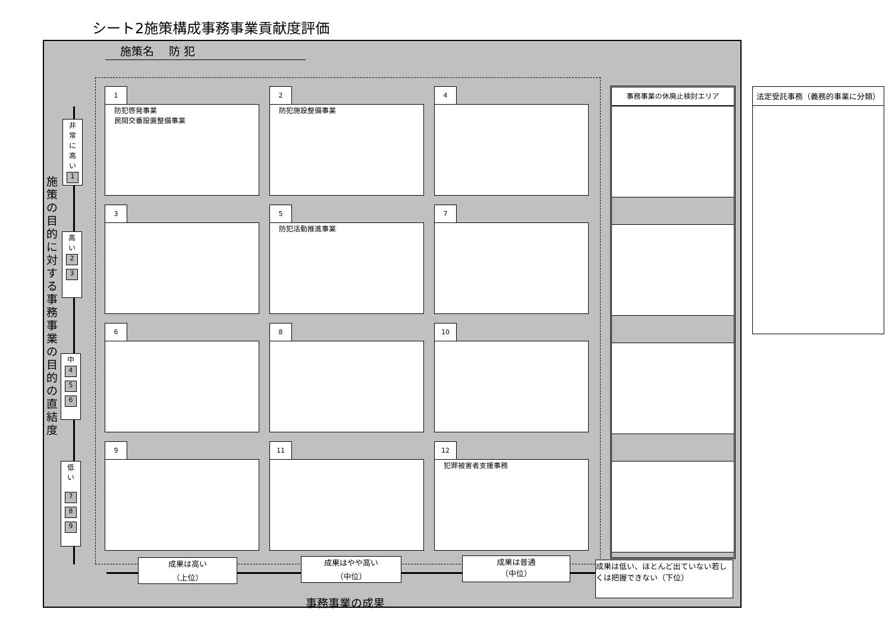シート2施策構成事務事業貢献度評価
施策名　 防 犯
1
防犯啓発事業
民間交番設置整備事業
2
防犯施設整備事業
4
3
5
防犯活動推進事業
7
6
8
10
9
11
12
犯罪被害者支援事務
施策の目的に対する事務事業の目的の直結度
非
常
に
高
い
1
高
い
2
3
中
4
5
6
低
い
7
8
9
成果は高い
（上位）
成果はやや高い
（中位）
成果は普通
（中位）
成果は低い、ほとんど出ていない若しくは把握できない（下位）
事務事業の成果
事務事業の休廃止検討エリア
法定受託事務（義務的事業に分類）